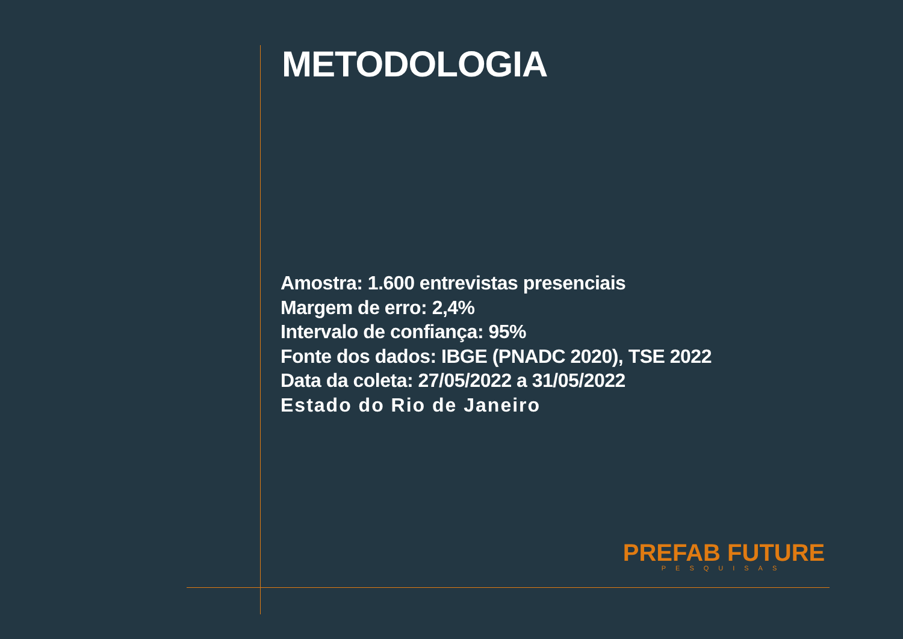METODOLOGIA
Amostra: 1.600 entrevistas presenciais
Margem de erro: 2,4%
Intervalo de confiança: 95%
Fonte dos dados: IBGE (PNADC 2020), TSE 2022
Data da coleta: 27/05/2022 a 31/05/2022
Estado do Rio de Janeiro
PREFAB FUTURE
PESQUISAS